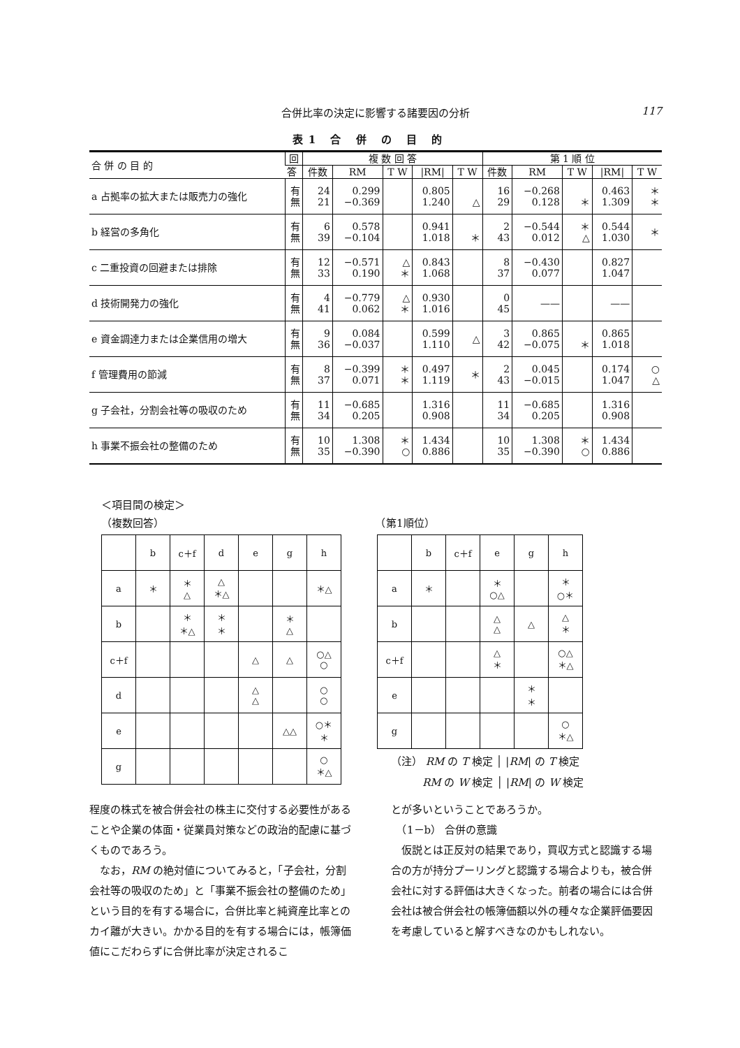合併比率の決定に影響する諸要因の分析
117
表1 合 併 の 目 的
| 合 併 の 目 的 | 回 | 複 数 回 答 | | | | | 第 1 順 位 | | | | |
| --- | --- | --- | --- | --- | --- | --- | --- | --- | --- | --- | --- |
| | 答 | 件数 | RM | T W | /RM/ | T W | 件数 | RM | T W | /RM/ | T W |
| a 占拠率の拡大または販売力の強化 | 有 無 | 24 21 | 0.299 −0.369 | | 0.805 1.240 | △ | 16 29 | −0.268 0.128 | ＊ | 0.463 1.309 | ＊ ＊ |
| b 経営の多角化 | 有 無 | 6 39 | 0.578 −0.104 | | 0.941 1.018 | ＊ | 2 43 | −0.544 0.012 | ＊ △ | 0.544 1.030 | ＊ |
| c 二重投資の回避または排除 | 有 無 | 12 33 | −0.571 0.190 | △ ＊ | 0.843 1.068 | | 8 37 | −0.430 0.077 | | 0.827 1.047 | |
| d 技術開発力の強化 | 有 無 | 4 41 | −0.779 0.062 | △ ＊ | 0.930 1.016 | | 0 45 | —— | | —— | |
| e 資金調達力または企業信用の増大 | 有 無 | 9 36 | 0.084 −0.037 | | 0.599 1.110 | △ | 3 42 | 0.865 −0.075 | ＊ | 0.865 1.018 | |
| f 管理費用の節減 | 有 無 | 8 37 | −0.399 0.071 | ＊ ＊ | 0.497 1.119 | ＊ | 2 43 | 0.045 −0.015 | | 0.174 1.047 | ○ △ |
| g 子会社，分割会社等の吸収のため | 有 無 | 11 34 | −0.685 0.205 | | 1.316 0.908 | | 11 34 | −0.685 0.205 | | 1.316 0.908 | |
| h 事業不振会社の整備のため | 有 無 | 10 35 | 1.308 −0.390 | ＊ ○ | 1.434 0.886 | | 10 35 | 1.308 −0.390 | ＊ ○ | 1.434 0.886 | |
＜項目間の検定＞
（複数回答） （第1順位）
| | b | c＋f | d | e | g | h |
| a | ＊ | ＊ △ | △ ＊△ | | | ＊△ |
| b | | ＊ ＊△ | ＊ ＊ | | ＊ △ | |
| c＋f | | | | △ | △ | ○△ ○ |
| d | | | | △ △ | | ○ ○ |
| e | | | | | △△ | ○＊ ＊ |
| g | | | | | | ○ ＊△ |
| | b | c＋f | e | g | h |
| a | ＊ | | ＊ ○△ | | ＊ ○＊ |
| b | | | △ △ | △ | △ ＊ |
| c＋f | | | △ ＊ | | ○△ ＊△ |
| e | | | | ＊ ＊ | |
| g | | | | | ○ ＊△ |
（注） RM の T 検定 │ |RM| の T 検定
RM の W 検定 │ |RM| の W 検定
程度の株式を被合併会社の株主に交付する必要性があることや企業の体面・従業員対策などの政治的配慮に基づくものであろう。
　なお，RM の絶対値についてみると，「子会社，分割会社等の吸収のため」と「事業不振会社の整備のため」という目的を有する場合に，合併比率と純資産比率とのカイ離が大きい。かかる目的を有する場合には，帳簿価値にこだわらずに合併比率が決定されるこ
とが多いということであろうか。
　（1－b） 合併の意識
　仮説とは正反対の結果であり，買収方式と認識する場合の方が持分プーリングと認識する場合よりも，被合併会社に対する評価は大きくなった。前者の場合には合併会社は被合併会社の帳簿価額以外の種々な企業評価要因を考慮していると解すべきなのかもしれない。